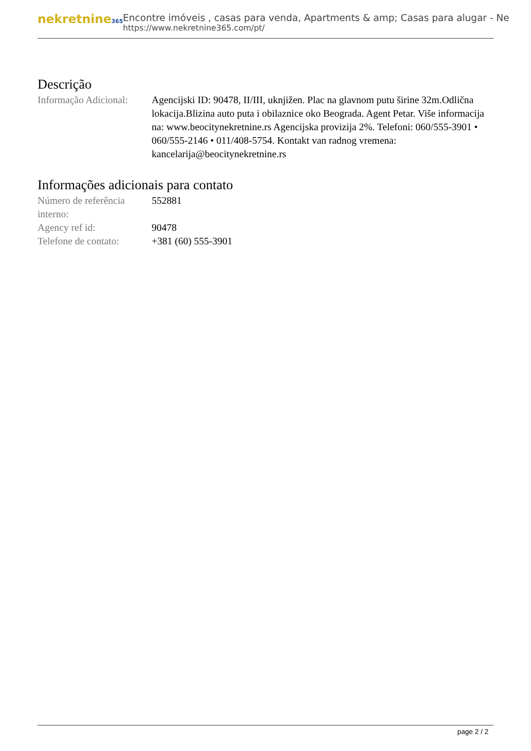nekretnine365
Encontre imóveis , casas para venda, Apartments & amp; Casas para alugar - Ne
https://www.nekretnine365.com/pt/
Descrição
| Informação Adicional: | Agencijski ID: 90478, II/III, uknjižen. Plac na glavnom putu širine 32m.Odlična lokacija.Blizina auto puta i obilaznice oko Beograda. Agent Petar. Više informacija na: www.beocitynekretnine.rs Agencijska provizija 2%. Telefoni: 060/555-3901 • 060/555-2146 • 011/408-5754. Kontakt van radnog vremena: kancelarija@beocitynekretnine.rs |
Informações adicionais para contato
| Número de referência interno: | 552881 |
| Agency ref id: | 90478 |
| Telefone de contato: | +381 (60) 555-3901 |
page 2 / 2